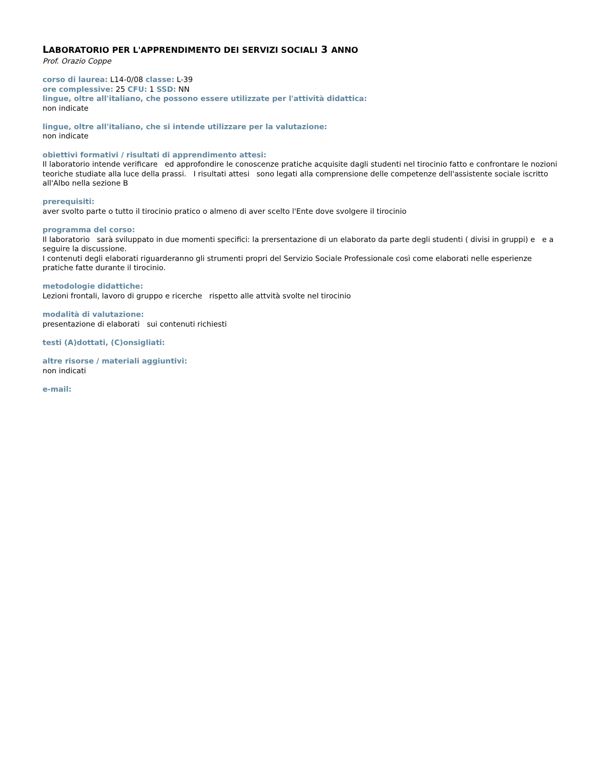LABORATORIO PER L'APPRENDIMENTO DEI SERVIZI SOCIALI 3 ANNO
Prof. Orazio Coppe
corso di laurea: L14-0/08 classe: L-39
ore complessive: 25 CFU: 1 SSD: NN
lingue, oltre all'italiano, che possono essere utilizzate per l'attività didattica:
non indicate
lingue, oltre all'italiano, che si intende utilizzare per la valutazione:
non indicate
obiettivi formativi / risultati di apprendimento attesi:
Il laboratorio intende verificare ed approfondire le conoscenze pratiche acquisite dagli studenti nel tirocinio fatto e confrontare le nozioni teoriche studiate alla luce della prassi. I risultati attesi sono legati alla comprensione delle competenze dell'assistente sociale iscritto all'Albo nella sezione B
prerequisiti:
aver svolto parte o tutto il tirocinio pratico o almeno di aver scelto l'Ente dove svolgere il tirocinio
programma del corso:
Il laboratorio sarà sviluppato in due momenti specifici: la prersentazione di un elaborato da parte degli studenti ( divisi in gruppi) e e a seguire la discussione.
I contenuti degli elaborati riguarderanno gli strumenti propri del Servizio Sociale Professionale così come elaborati nelle esperienze pratiche fatte durante il tirocinio.
metodologie didattiche:
Lezioni frontali, lavoro di gruppo e ricerche rispetto alle attvità svolte nel tirocinio
modalità di valutazione:
presentazione di elaborati sui contenuti richiesti
testi (A)dottati, (C)onsigliati:
altre risorse / materiali aggiuntivi:
non indicati
e-mail: